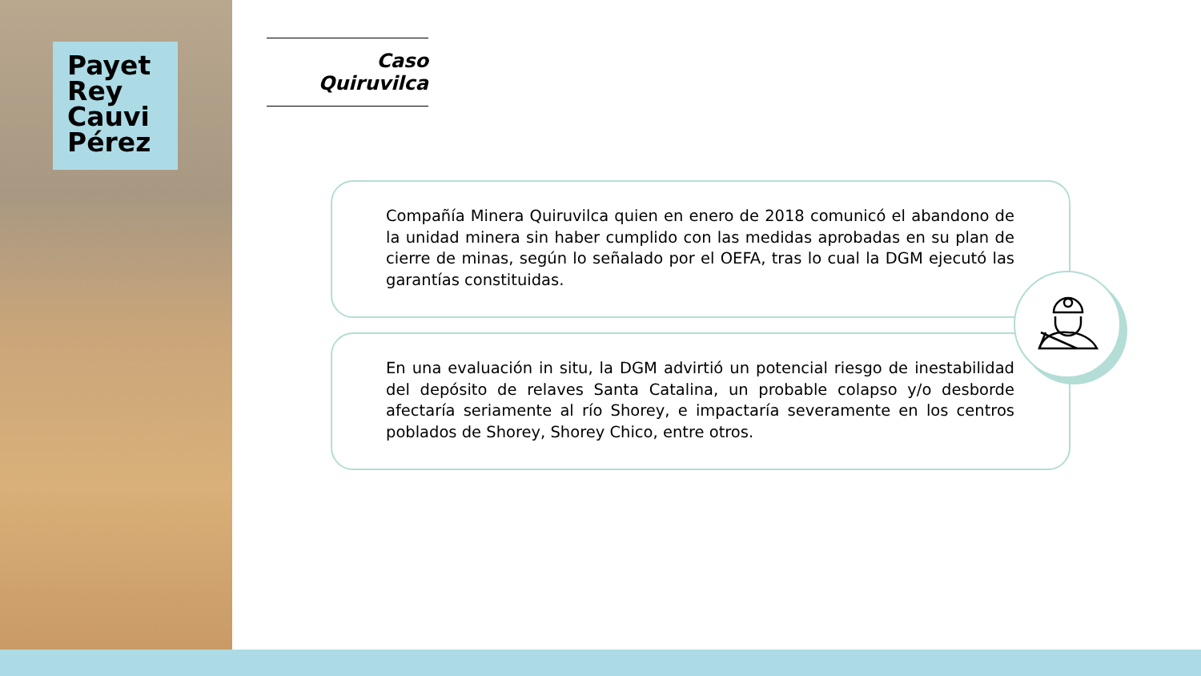Payet
Rey
Cauvi
Pérez
Caso Quiruvilca
Compañía Minera Quiruvilca quien en enero de 2018 comunicó el abandono de la unidad minera sin haber cumplido con las medidas aprobadas en su plan de cierre de minas, según lo señalado por el OEFA, tras lo cual la DGM ejecutó las garantías constituidas.
En una evaluación in situ, la DGM advirtió un potencial riesgo de inestabilidad del depósito de relaves Santa Catalina, un probable colapso y/o desborde afectaría seriamente al río Shorey, e impactaría severamente en los centros poblados de Shorey, Shorey Chico, entre otros.